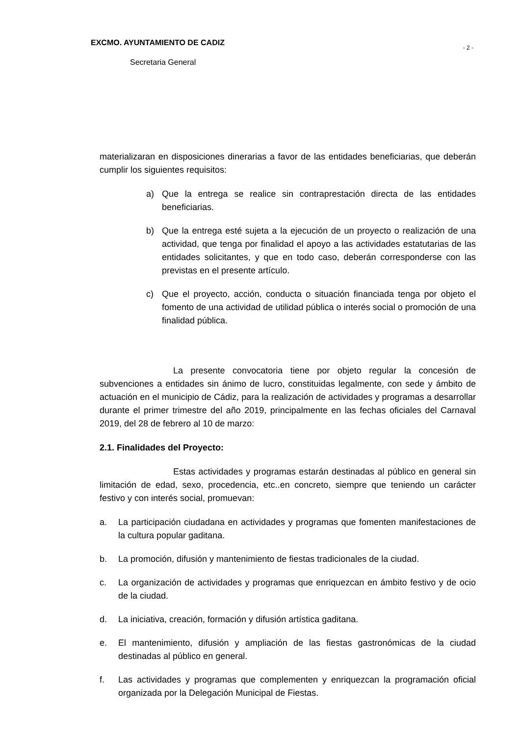EXCMO. AYUNTAMIENTO DE CADIZ - 2 -
Secretaria General
materializaran en disposiciones dinerarias a favor de las entidades beneficiarias, que deberán cumplir los siguientes requisitos:
a) Que la entrega se realice sin contraprestación directa de las entidades beneficiarias.
b) Que la entrega esté sujeta a la ejecución de un proyecto o realización de una actividad, que tenga por finalidad el apoyo a las actividades estatutarias de las entidades solicitantes, y que en todo caso, deberán corresponderse con las previstas en el presente artículo.
c) Que el proyecto, acción, conducta o situación financiada tenga por objeto el fomento de una actividad de utilidad pública o interés social o promoción de una finalidad pública.
La presente convocatoria tiene por objeto regular la concesión de subvenciones a entidades sin ánimo de lucro, constituidas legalmente, con sede y ámbito de actuación en el municipio de Cádiz, para la realización de actividades y programas a desarrollar durante el primer trimestre del año 2019, principalmente en las fechas oficiales del Carnaval 2019, del 28 de febrero al 10 de marzo:
2.1. Finalidades del Proyecto:
Estas actividades y programas estarán destinadas al público en general sin limitación de edad, sexo, procedencia, etc..en concreto, siempre que teniendo un carácter festivo y con interés social, promuevan:
a. La participación ciudadana en actividades y programas que fomenten manifestaciones de la cultura popular gaditana.
b. La promoción, difusión y mantenimiento de fiestas tradicionales de la ciudad.
c. La organización de actividades y programas que enriquezcan en ámbito festivo y de ocio de la ciudad.
d. La iniciativa, creación, formación y difusión artística gaditana.
e. El mantenimiento, difusión y ampliación de las fiestas gastronómicas de la ciudad destinadas al público en general.
f. Las actividades y programas que complementen y enriquezcan la programación oficial organizada por la Delegación Municipal de Fiestas.